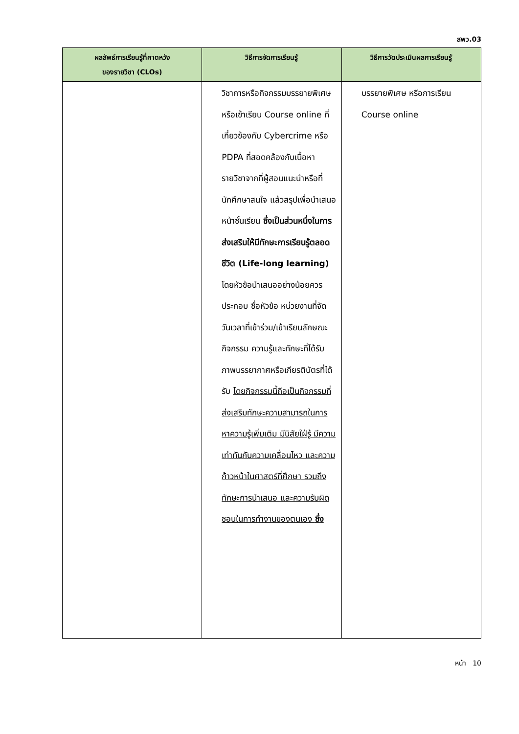สพว.03
| ผลลัพธ์การเรียนรู้ที่คาดหวัง ของรายวิชา (CLOs) | วิธีการจัดการเรียนรู้ | วิธีการวัดประเมินผลการเรียนรู้ |
| --- | --- | --- |
| | วิชาการหรือกิจกรรมบรรยายพิเศษหรือเข้าเรียน Course online ที่เกี่ยวข้องกับ Cybercrime หรือ PDPA ที่สอดคล้องกับเนื้อหารายวิชาจากที่ผู้สอนแนะนำหรือที่นักศึกษาสนใจ แล้วสรุปเพื่อนำเสนอหน้าชั้นเรียน ซึ่งเป็นส่วนหนึ่งในการส่งเสริมให้มีทักษะการเรียนรู้ตลอดชีวิต (Life-long learning) โดยหัวข้อนำเสนออย่างน้อยควรประกอบ ชื่อหัวข้อ หน่วยงานที่จัด วันเวลาที่เข้าร่วม/เข้าเรียนลักษณะกิจกรรม ความรู้และทักษะที่ได้รับ ภาพบรรยากาศหรือเกียรติบัตรที่ได้รับ โดยกิจกรรมนี้ถือเป็นกิจกรรมที่ส่งเสริมทักษะความสามารถในการหาความรู้เพิ่มเติม มีนิสัยใฝ่รู้ มีความเท่าทันกับความเคลื่อนไหว และความก้าวหน้าในศาสตร์ที่ศึกษา รวมถึงทักษะการนำเสนอ และความรับผิดชอบในการทำงานของตนเอง ซึ่ง | บรรยายพิเศษ หรือการเรียน Course online |
หน้า 10